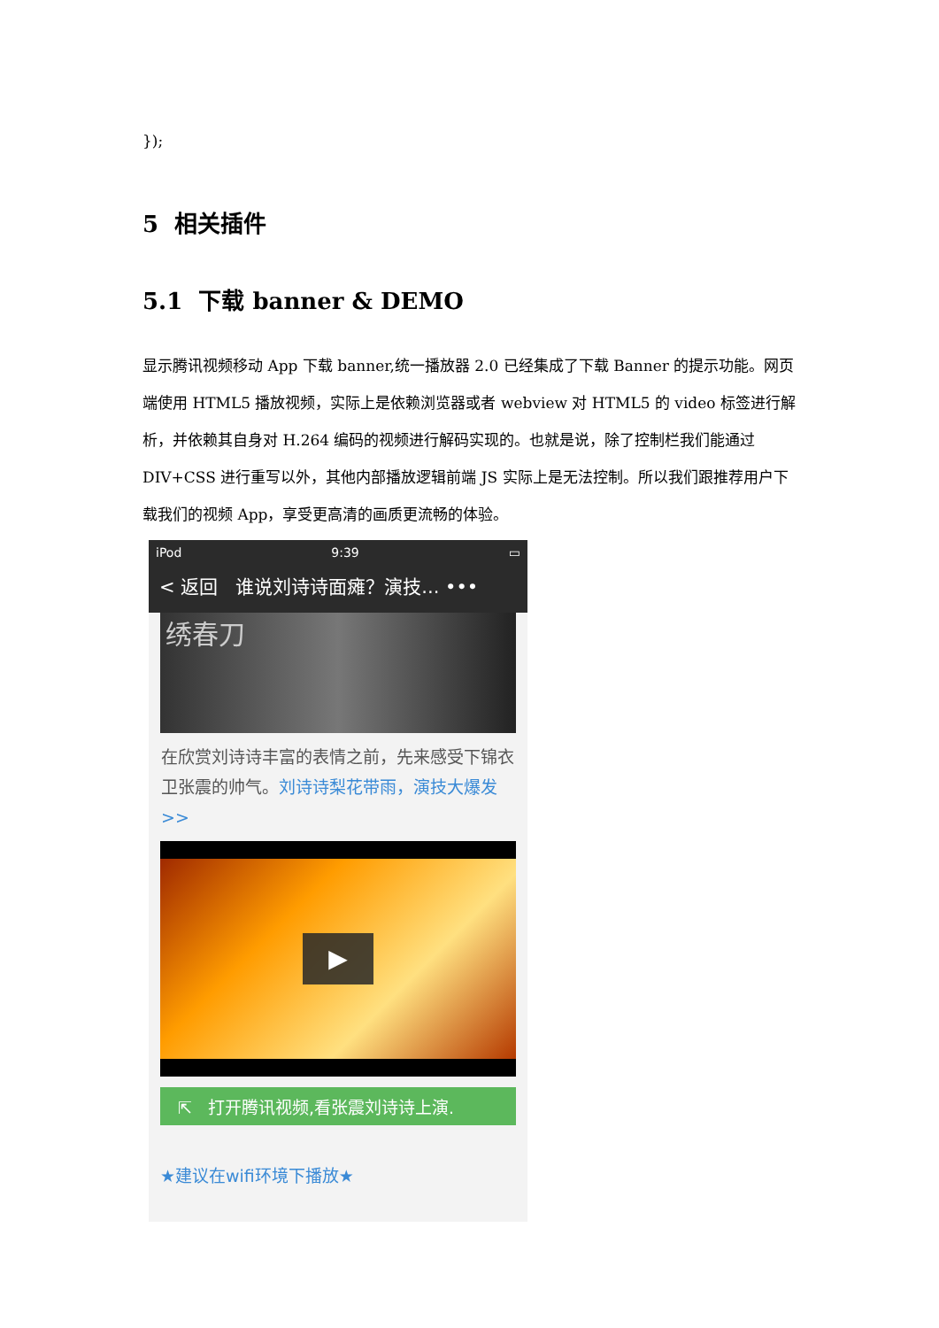});
5 相关插件
5.1 下载 banner & DEMO
显示腾讯视频移动 App 下载 banner,统一播放器 2.0 已经集成了下载 Banner 的提示功能。网页端使用 HTML5 播放视频，实际上是依赖浏览器或者 webview 对 HTML5 的 video 标签进行解析，并依赖其自身对 H.264 编码的视频进行解码实现的。也就是说，除了控制栏我们能通过 DIV+CSS 进行重写以外，其他内部播放逻辑前端 JS 实际上是无法控制。所以我们跟推荐用户下载我们的视频 App，享受更高清的画质更流畅的体验。
iPod 9:39 ▭
< 返回 谁说刘诗诗面瘫？演技... •••
绣春刀
在欣赏刘诗诗丰富的表情之前，先来感受下锦衣卫张震的帅气。刘诗诗梨花带雨，演技大爆发>>
▶
⇱ 打开腾讯视频,看张震刘诗诗上演.
★建议在wifi环境下播放★